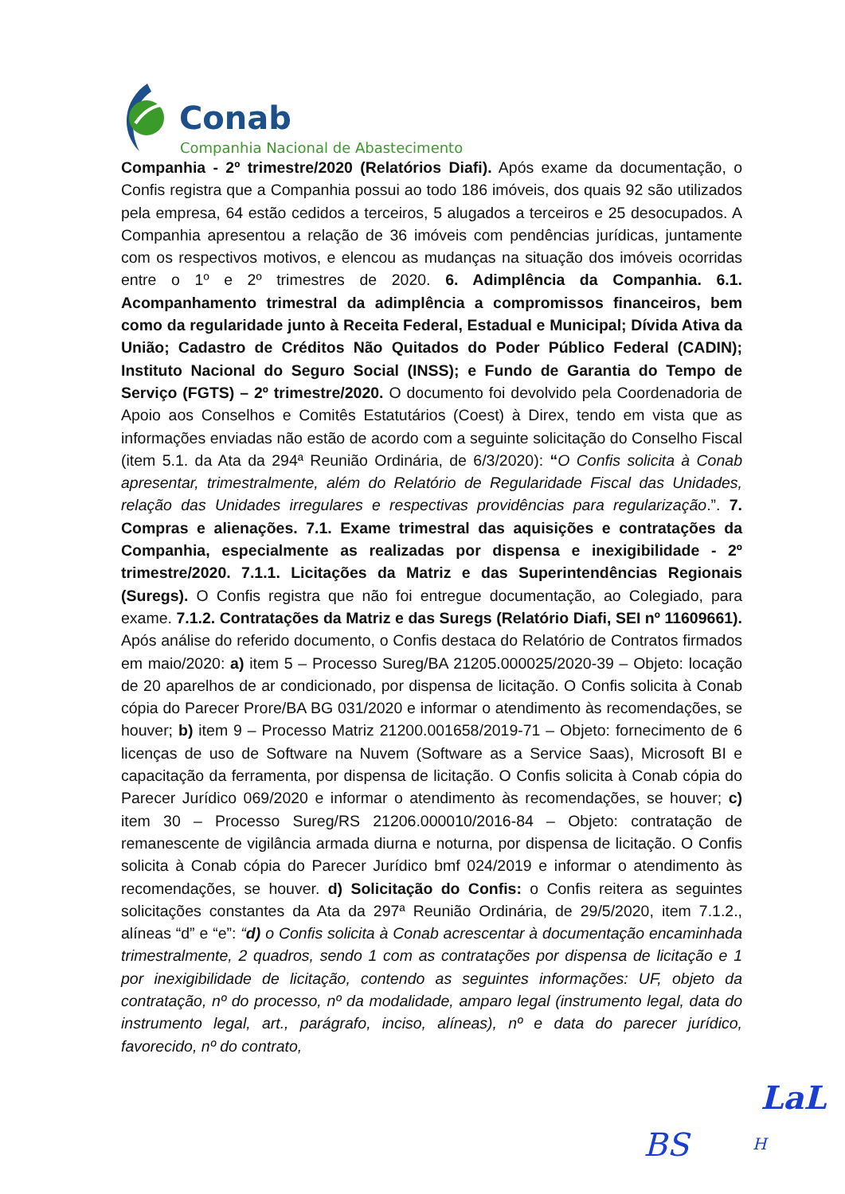Conab
Companhia Nacional de Abastecimento
Companhia - 2º trimestre/2020 (Relatórios Diafi). Após exame da documentação, o Confis registra que a Companhia possui ao todo 186 imóveis, dos quais 92 são utilizados pela empresa, 64 estão cedidos a terceiros, 5 alugados a terceiros e 25 desocupados. A Companhia apresentou a relação de 36 imóveis com pendências jurídicas, juntamente com os respectivos motivos, e elencou as mudanças na situação dos imóveis ocorridas entre o 1º e 2º trimestres de 2020. 6. Adimplência da Companhia. 6.1. Acompanhamento trimestral da adimplência a compromissos financeiros, bem como da regularidade junto à Receita Federal, Estadual e Municipal; Dívida Ativa da União; Cadastro de Créditos Não Quitados do Poder Público Federal (CADIN); Instituto Nacional do Seguro Social (INSS); e Fundo de Garantia do Tempo de Serviço (FGTS) – 2º trimestre/2020. O documento foi devolvido pela Coordenadoria de Apoio aos Conselhos e Comitês Estatutários (Coest) à Direx, tendo em vista que as informações enviadas não estão de acordo com a seguinte solicitação do Conselho Fiscal (item 5.1. da Ata da 294ª Reunião Ordinária, de 6/3/2020): “O Confis solicita à Conab apresentar, trimestralmente, além do Relatório de Regularidade Fiscal das Unidades, relação das Unidades irregulares e respectivas providências para regularização.”. 7. Compras e alienações. 7.1. Exame trimestral das aquisições e contratações da Companhia, especialmente as realizadas por dispensa e inexigibilidade - 2º trimestre/2020. 7.1.1. Licitações da Matriz e das Superintendências Regionais (Suregs). O Confis registra que não foi entregue documentação, ao Colegiado, para exame. 7.1.2. Contratações da Matriz e das Suregs (Relatório Diafi, SEI nº 11609661). Após análise do referido documento, o Confis destaca do Relatório de Contratos firmados em maio/2020: a) item 5 – Processo Sureg/BA 21205.000025/2020-39 – Objeto: locação de 20 aparelhos de ar condicionado, por dispensa de licitação. O Confis solicita à Conab cópia do Parecer Prore/BA BG 031/2020 e informar o atendimento às recomendações, se houver; b) item 9 – Processo Matriz 21200.001658/2019-71 – Objeto: fornecimento de 6 licenças de uso de Software na Nuvem (Software as a Service Saas), Microsoft BI e capacitação da ferramenta, por dispensa de licitação. O Confis solicita à Conab cópia do Parecer Jurídico 069/2020 e informar o atendimento às recomendações, se houver; c) item 30 – Processo Sureg/RS 21206.000010/2016-84 – Objeto: contratação de remanescente de vigilância armada diurna e noturna, por dispensa de licitação. O Confis solicita à Conab cópia do Parecer Jurídico bmf 024/2019 e informar o atendimento às recomendações, se houver. d) Solicitação do Confis: o Confis reitera as seguintes solicitações constantes da Ata da 297ª Reunião Ordinária, de 29/5/2020, item 7.1.2., alíneas “d” e “e”: “d) o Confis solicita à Conab acrescentar à documentação encaminhada trimestralmente, 2 quadros, sendo 1 com as contratações por dispensa de licitação e 1 por inexigibilidade de licitação, contendo as seguintes informações: UF, objeto da contratação, nº do processo, nº da modalidade, amparo legal (instrumento legal, data do instrumento legal, art., parágrafo, inciso, alíneas), nº e data do parecer jurídico, favorecido, nº do contrato,
LaL
BS H